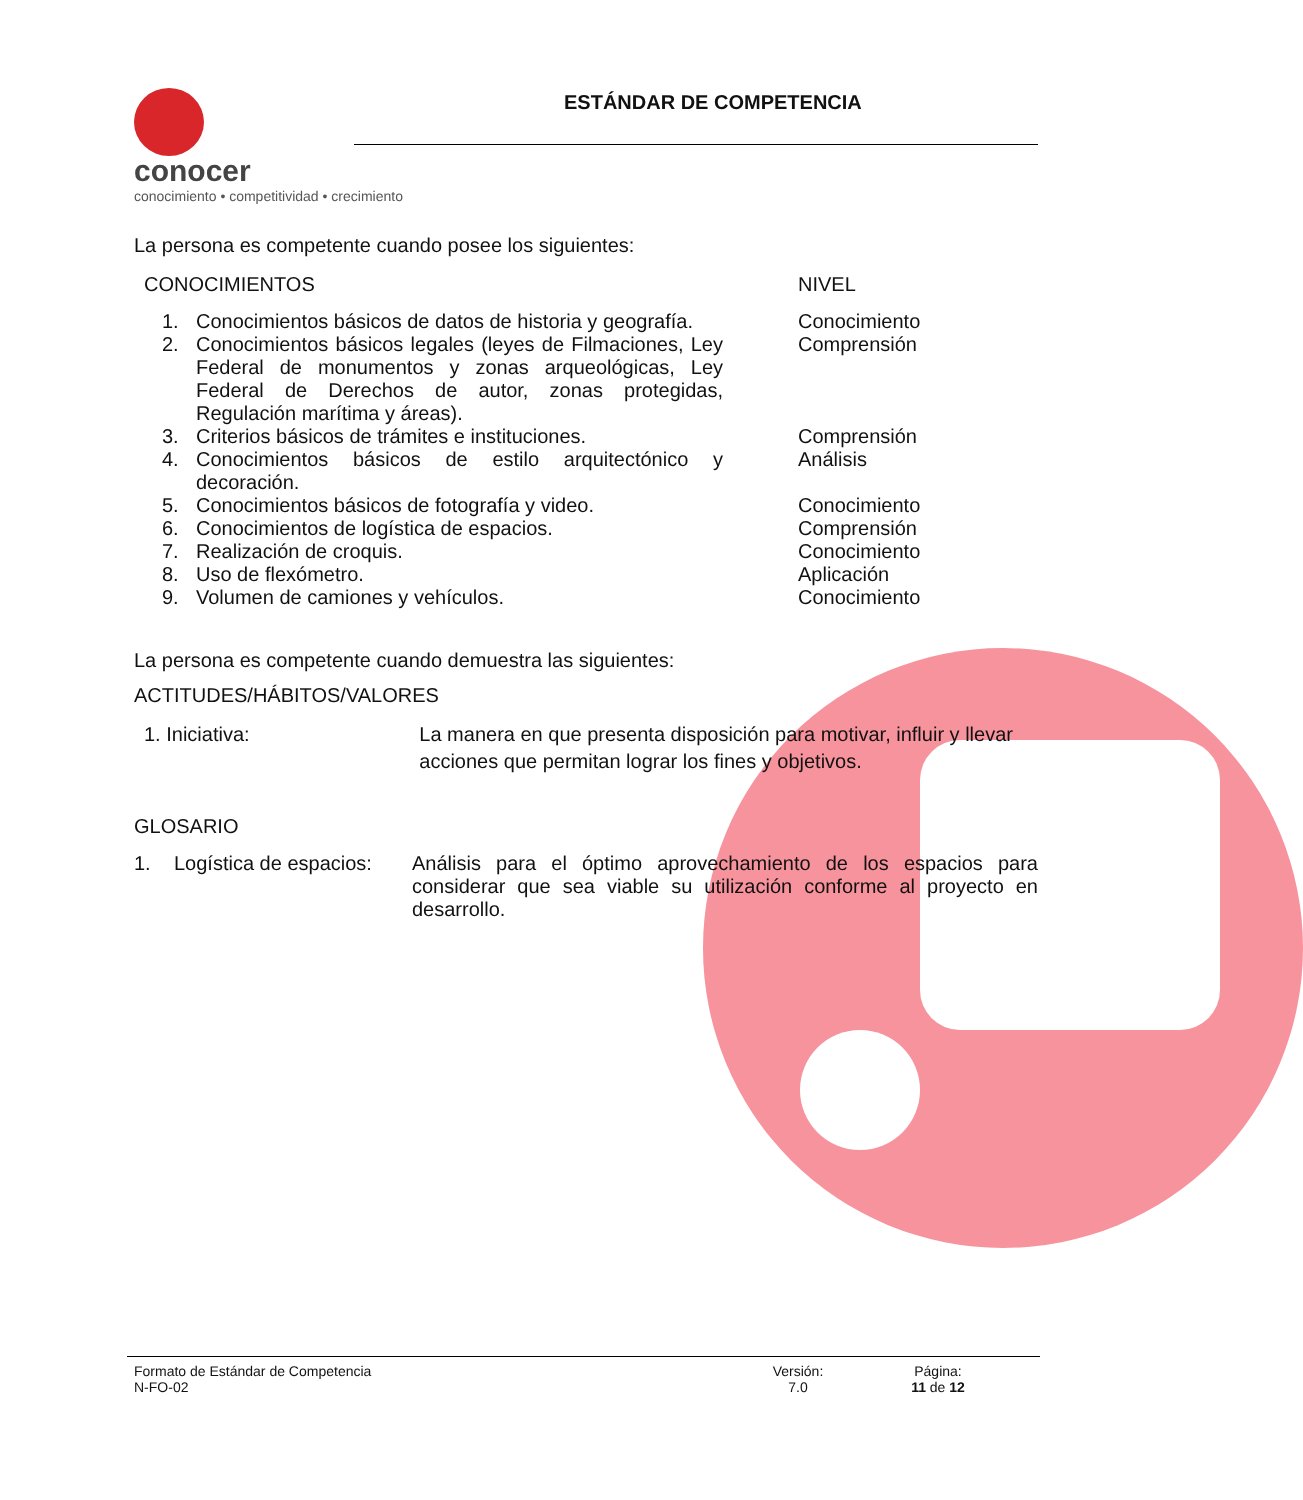conocer
conocimiento • competitividad • crecimiento
ESTÁNDAR DE COMPETENCIA
La persona es competente cuando posee los siguientes:
| CONOCIMIENTOS | NIVEL |
| / 1. / Conocimientos básicos de datos de historia y geografía. / / 2. / Conocimientos básicos legales (leyes de Filmaciones, Ley Federal de monumentos y zonas arqueológicas, Ley Federal de Derechos de autor, zonas protegidas, Regulación marítima y áreas). / / 3. / Criterios básicos de trámites e instituciones. / / 4. / Conocimientos básicos de estilo arquitectónico y decoración. / / 5. / Conocimientos básicos de fotografía y video. / / 6. / Conocimientos de logística de espacios. / / 7. / Realización de croquis. / / 8. / Uso de flexómetro. / / 9. / Volumen de camiones y vehículos. / | Conocimiento Comprensión Comprensión Análisis Conocimiento Comprensión Conocimiento Aplicación Conocimiento |
La persona es competente cuando demuestra las siguientes:
ACTITUDES/HÁBITOS/VALORES
| 1. Iniciativa: | La manera en que presenta disposición para motivar, influir y llevar acciones que permitan lograr los fines y objetivos. |
GLOSARIO
| 1. | Logística de espacios: | Análisis para el óptimo aprovechamiento de los espacios para considerar que sea viable su utilización conforme al proyecto en desarrollo. |
| Formato de Estándar de Competencia N-FO-02 | Versión: 7.0 | Página: 11 de 12 |